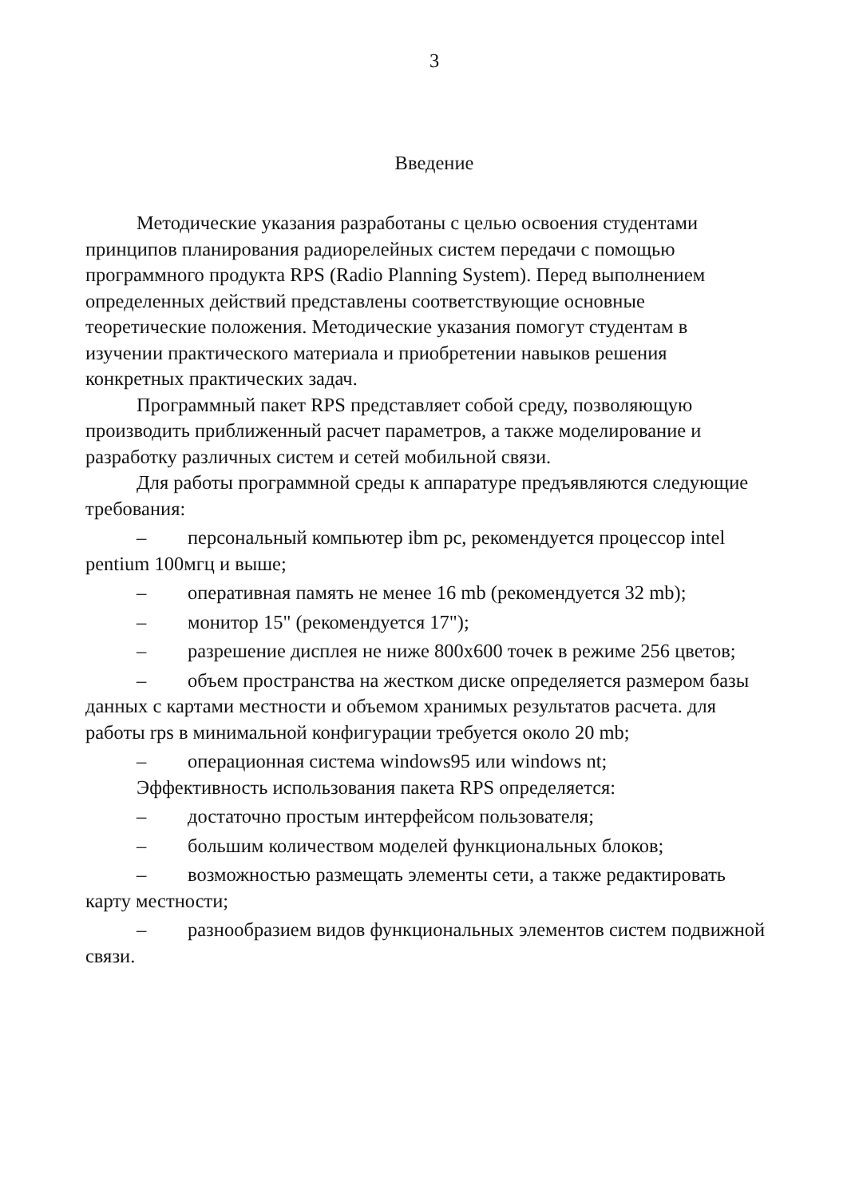3
Введение
Методические указания разработаны с целью освоения студентами принципов планирования радиорелейных систем передачи с помощью программного продукта RPS (Radio Planning System). Перед выполнением определенных действий представлены соответствующие основные теоретические положения. Методические указания помогут студентам в изучении практического материала и приобретении навыков решения конкретных практических задач.
Программный пакет RPS представляет собой среду, позволяющую производить приближенный расчет параметров, а также моделирование и разработку различных систем и сетей мобильной связи.
Для работы программной среды к аппаратуре предъявляются следующие требования:
– персональный компьютер ibm pc, рекомендуется процессор intel pentium 100мгц и выше;
– оперативная память не менее 16 mb (рекомендуется 32 mb);
– монитор 15" (рекомендуется 17");
– разрешение дисплея не ниже 800x600 точек в режиме 256 цветов;
– объем пространства на жестком диске определяется размером базы данных с картами местности и объемом хранимых результатов расчета. для работы rps в минимальной конфигурации требуется около 20 mb;
– операционная система windows95 или windows nt;
Эффективность использования пакета RPS определяется:
– достаточно простым интерфейсом пользователя;
– большим количеством моделей функциональных блоков;
– возможностью размещать элементы сети, а также редактировать карту местности;
– разнообразием видов функциональных элементов систем подвижной связи.